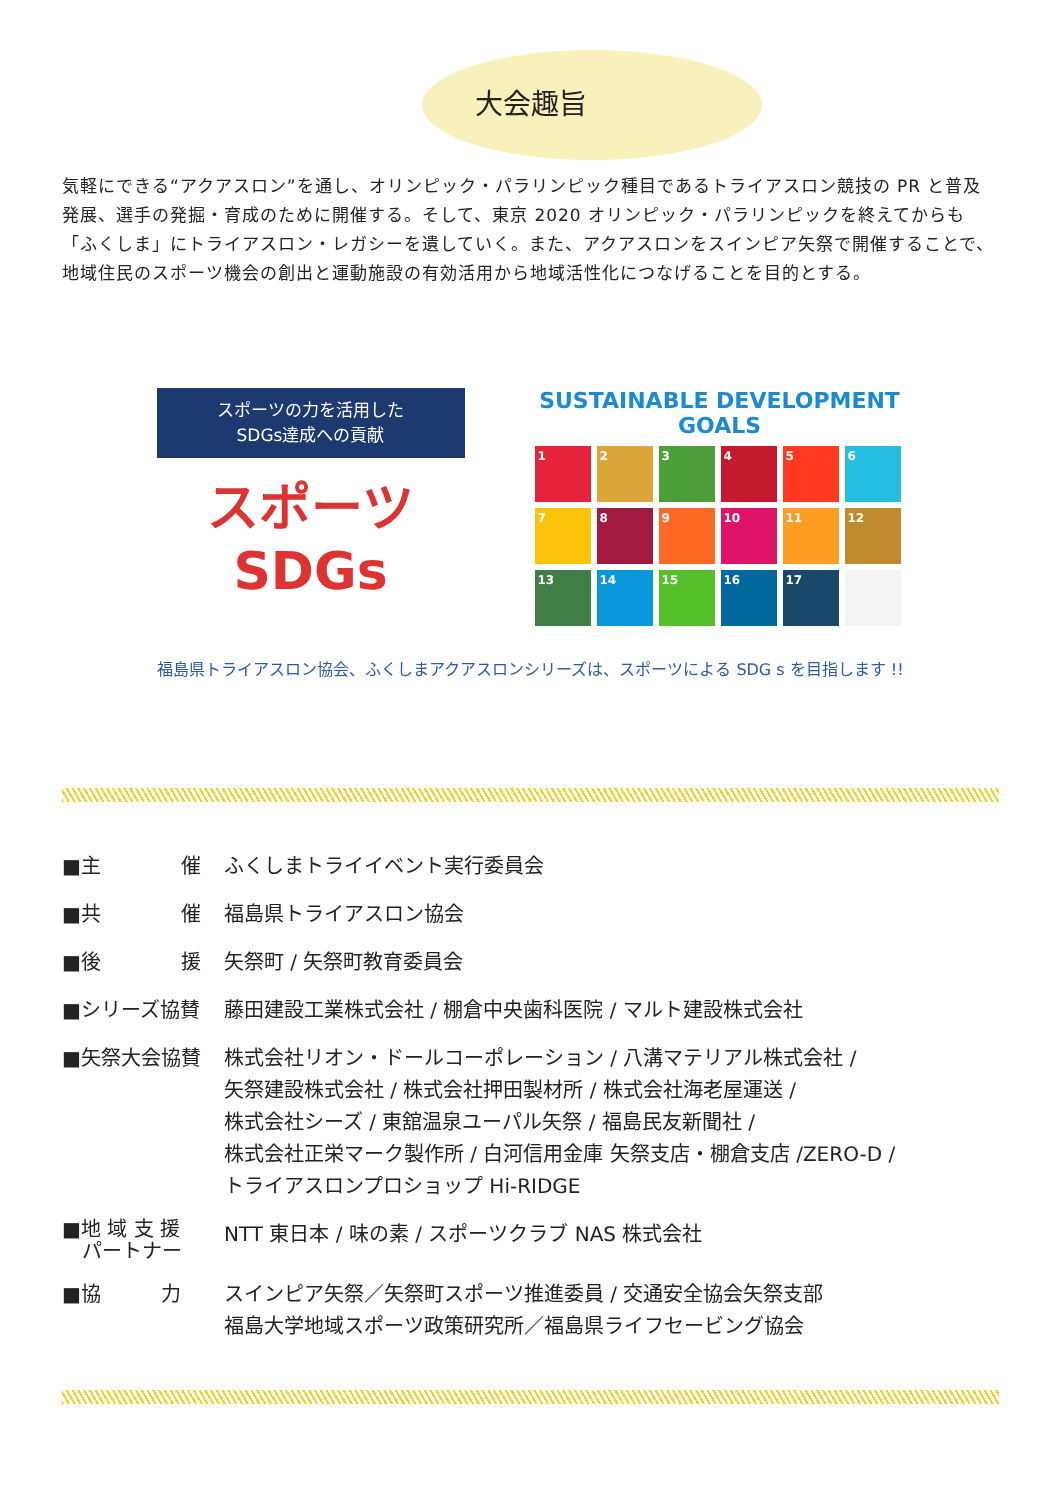大会趣旨
気軽にできる“アクアスロン”を通し、オリンピック・パラリンピック種目であるトライアスロン競技の PR と普及発展、選手の発掘・育成のために開催する。そして、東京 2020 オリンピック・パラリンピックを終えてからも「ふくしま」にトライアスロン・レガシーを遺していく。また、アクアスロンをスインピア矢祭で開催することで、地域住民のスポーツ機会の創出と運動施設の有効活用から地域活性化につなげることを目的とする。
スポーツの力を活用した
SDGs達成への貢献
スポーツSDGs
SUSTAINABLE DEVELOPMENT GOALS
1
2
3
4
5
6
7
8
9
10
11
12
13
14
15
16
17
福島県トライアスロン協会、ふくしまアクアスロンシリーズは、スポーツによる SDG s を目指します !!
| ■主 催 | ふくしまトライイベント実行委員会 |
| ■共 催 | 福島県トライアスロン協会 |
| ■後 援 | 矢祭町 / 矢祭町教育委員会 |
| ■シリーズ協賛 | 藤田建設工業株式会社 / 棚倉中央歯科医院 / マルト建設株式会社 |
| ■矢祭大会協賛 | 株式会社リオン・ドールコーポレーション / 八溝マテリアル株式会社 / 矢祭建設株式会社 / 株式会社押田製材所 / 株式会社海老屋運送 / 株式会社シーズ / 東舘温泉ユーパル矢祭 / 福島民友新聞社 / 株式会社正栄マーク製作所 / 白河信用金庫 矢祭支店・棚倉支店 /ZERO-D / トライアスロンプロショップ Hi-RIDGE |
| ■地 域 支 援 パートナー | NTT 東日本 / 味の素 / スポーツクラブ NAS 株式会社 |
| ■協 力 | スインピア矢祭／矢祭町スポーツ推進委員 / 交通安全協会矢祭支部 福島大学地域スポーツ政策研究所／福島県ライフセービング協会 |